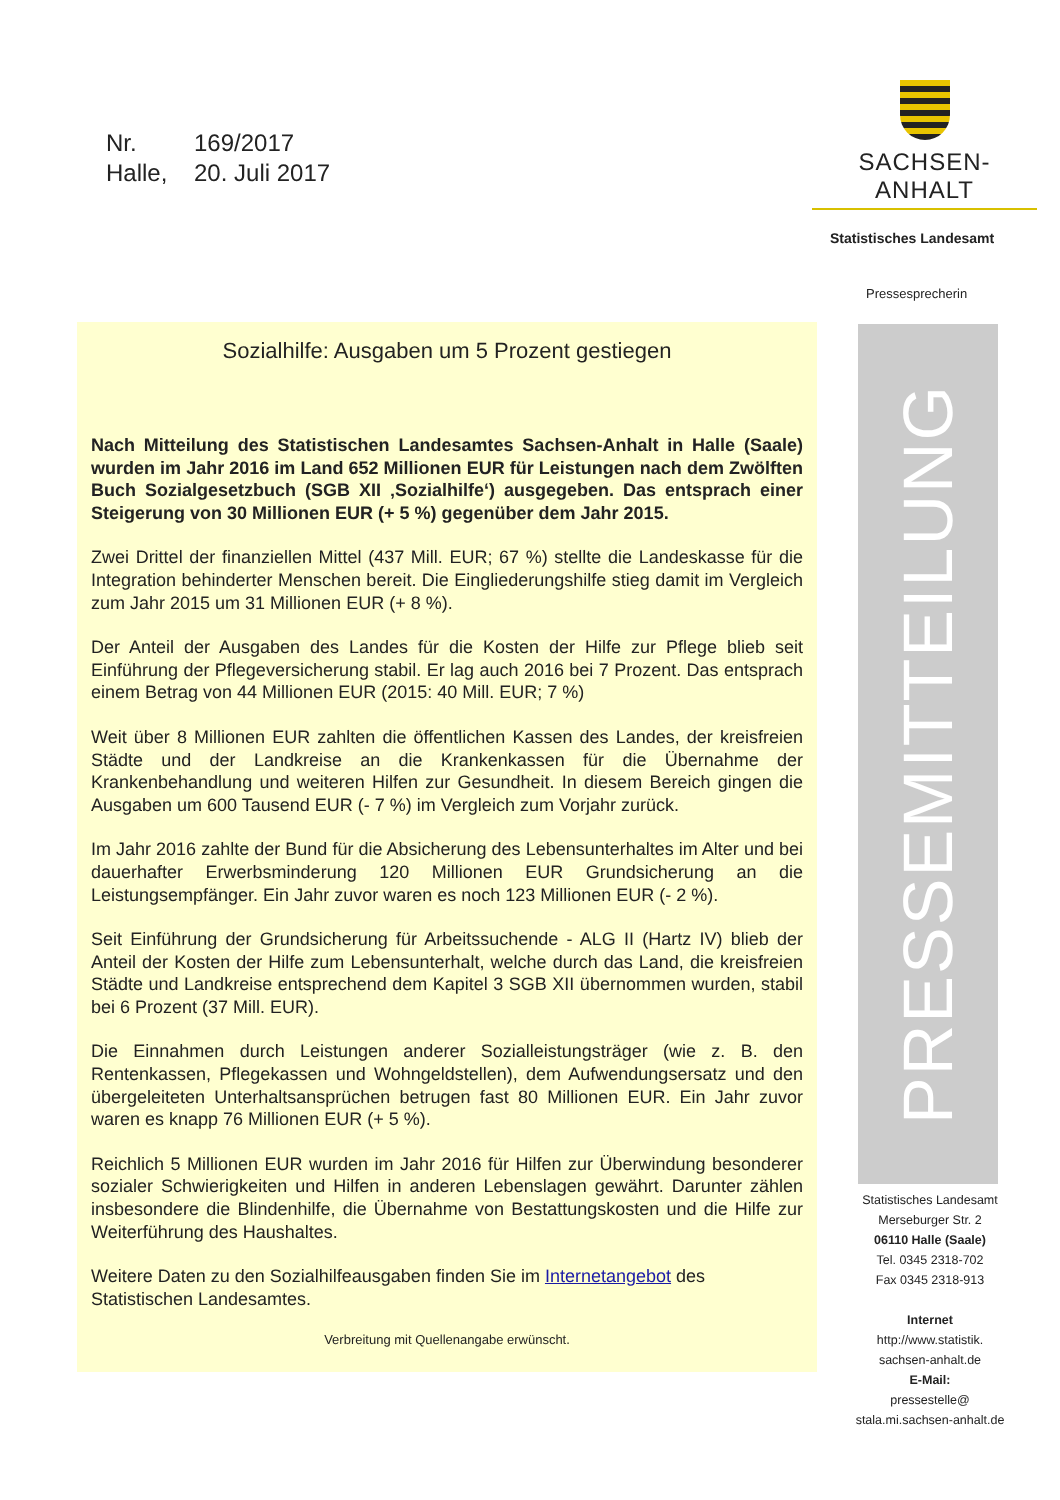Nr. 169/2017
Halle, 20. Juli 2017
SACHSEN-ANHALT
Statistisches Landesamt
Pressesprecherin
Sozialhilfe: Ausgaben um 5 Prozent gestiegen
Nach Mitteilung des Statistischen Landesamtes Sachsen-Anhalt in Halle (Saale) wurden im Jahr 2016 im Land 652 Millionen EUR für Leistungen nach dem Zwölften Buch Sozialgesetzbuch (SGB XII ‚Sozialhilfe‘) ausgegeben. Das entsprach einer Steigerung von 30 Millionen EUR (+ 5 %) gegenüber dem Jahr 2015.
Zwei Drittel der finanziellen Mittel (437 Mill. EUR; 67 %) stellte die Landeskasse für die Integration behinderter Menschen bereit. Die Eingliederungshilfe stieg damit im Vergleich zum Jahr 2015 um 31 Millionen EUR (+ 8 %).
Der Anteil der Ausgaben des Landes für die Kosten der Hilfe zur Pflege blieb seit Einführung der Pflegeversicherung stabil. Er lag auch 2016 bei 7 Prozent. Das entsprach einem Betrag von 44 Millionen EUR (2015: 40 Mill. EUR; 7 %)
Weit über 8 Millionen EUR zahlten die öffentlichen Kassen des Landes, der kreisfreien Städte und der Landkreise an die Krankenkassen für die Übernahme der Krankenbehandlung und weiteren Hilfen zur Gesundheit. In diesem Bereich gingen die Ausgaben um 600 Tausend EUR (- 7 %) im Vergleich zum Vorjahr zurück.
Im Jahr 2016 zahlte der Bund für die Absicherung des Lebensunterhaltes im Alter und bei dauerhafter Erwerbsminderung 120 Millionen EUR Grundsicherung an die Leistungsempfänger. Ein Jahr zuvor waren es noch 123 Millionen EUR (- 2 %).
Seit Einführung der Grundsicherung für Arbeitssuchende - ALG II (Hartz IV) blieb der Anteil der Kosten der Hilfe zum Lebensunterhalt, welche durch das Land, die kreisfreien Städte und Landkreise entsprechend dem Kapitel 3 SGB XII übernommen wurden, stabil bei 6 Prozent (37 Mill. EUR).
Die Einnahmen durch Leistungen anderer Sozialleistungsträger (wie z. B. den Rentenkassen, Pflegekassen und Wohngeldstellen), dem Aufwendungsersatz und den übergeleiteten Unterhaltsansprüchen betrugen fast 80 Millionen EUR. Ein Jahr zuvor waren es knapp 76 Millionen EUR (+ 5 %).
Reichlich 5 Millionen EUR wurden im Jahr 2016 für Hilfen zur Überwindung besonderer sozialer Schwierigkeiten und Hilfen in anderen Lebenslagen gewährt. Darunter zählen insbesondere die Blindenhilfe, die Übernahme von Bestattungskosten und die Hilfe zur Weiterführung des Haushaltes.
Weitere Daten zu den Sozialhilfeausgaben finden Sie im Internetangebot des Statistischen Landesamtes.
Verbreitung mit Quellenangabe erwünscht.
PRESSEMITTEILUNG
Statistisches Landesamt
Merseburger Str. 2
06110 Halle (Saale)
Tel. 0345 2318-702
Fax 0345 2318-913
Internet
http://www.statistik.
sachsen-anhalt.de
E-Mail:
pressestelle@
stala.mi.sachsen-anhalt.de